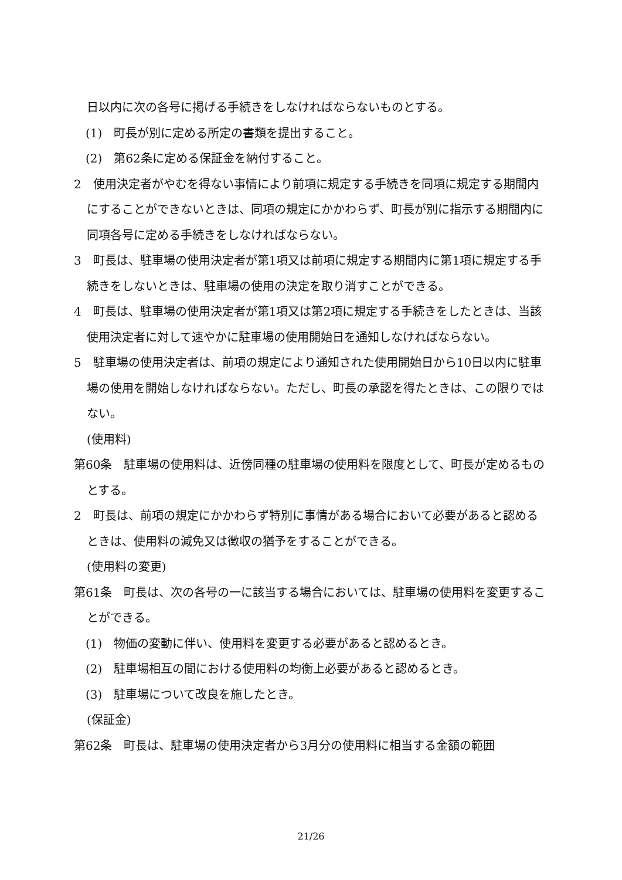日以内に次の各号に掲げる手続きをしなければならないものとする。
(1)　町長が別に定める所定の書類を提出すること。
(2)　第62条に定める保証金を納付すること。
2　使用決定者がやむを得ない事情により前項に規定する手続きを同項に規定する期間内にすることができないときは、同項の規定にかかわらず、町長が別に指示する期間内に同項各号に定める手続きをしなければならない。
3　町長は、駐車場の使用決定者が第1項又は前項に規定する期間内に第1項に規定する手続きをしないときは、駐車場の使用の決定を取り消すことができる。
4　町長は、駐車場の使用決定者が第1項又は第2項に規定する手続きをしたときは、当該使用決定者に対して速やかに駐車場の使用開始日を通知しなければならない。
5　駐車場の使用決定者は、前項の規定により通知された使用開始日から10日以内に駐車場の使用を開始しなければならない。ただし、町長の承認を得たときは、この限りではない。
(使用料)
第60条　駐車場の使用料は、近傍同種の駐車場の使用料を限度として、町長が定めるものとする。
2　町長は、前項の規定にかかわらず特別に事情がある場合において必要があると認めるときは、使用料の減免又は徴収の猶予をすることができる。
(使用料の変更)
第61条　町長は、次の各号の一に該当する場合においては、駐車場の使用料を変更することができる。
(1)　物価の変動に伴い、使用料を変更する必要があると認めるとき。
(2)　駐車場相互の間における使用料の均衡上必要があると認めるとき。
(3)　駐車場について改良を施したとき。
(保証金)
第62条　町長は、駐車場の使用決定者から3月分の使用料に相当する金額の範囲
21/26